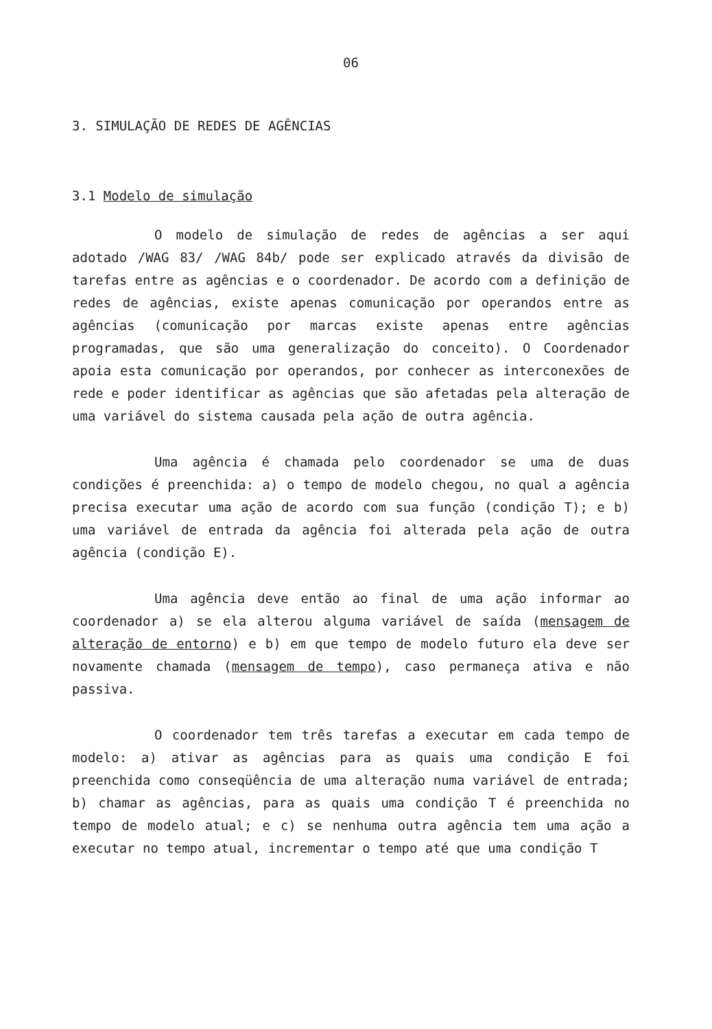06
3. SIMULAÇÃO DE REDES DE AGÊNCIAS
3.1 Modelo de simulação
O modelo de simulação de redes de agências a ser aqui adotado /WAG 83/ /WAG 84b/ pode ser explicado através da divisão de tarefas entre as agências e o coordenador. De acordo com a definição de redes de agências, existe apenas comunicação por operandos entre as agências (comunicação por marcas existe apenas entre agências programadas, que são uma generalização do conceito). O Coordenador apoia esta comunicação por operandos, por conhecer as interconexões de rede e poder identificar as agências que são afetadas pela alteração de uma variável do sistema causada pela ação de outra agência.
Uma agência é chamada pelo coordenador se uma de duas condições é preenchida: a) o tempo de modelo chegou, no qual a agência precisa executar uma ação de acordo com sua função (condição T); e b) uma variável de entrada da agência foi alterada pela ação de outra agência (condição E).
Uma agência deve então ao final de uma ação informar ao coordenador a) se ela alterou alguma variável de saída (mensagem de alteração de entorno) e b) em que tempo de modelo futuro ela deve ser novamente chamada (mensagem de tempo), caso permaneça ativa e não passiva.
O coordenador tem três tarefas a executar em cada tempo de modelo: a) ativar as agências para as quais uma condição E foi preenchida como conseqüência de uma alteração numa variável de entrada; b) chamar as agências, para as quais uma condição T é preenchida no tempo de modelo atual; e c) se nenhuma outra agência tem uma ação a executar no tempo atual, incrementar o tempo até que uma condição T